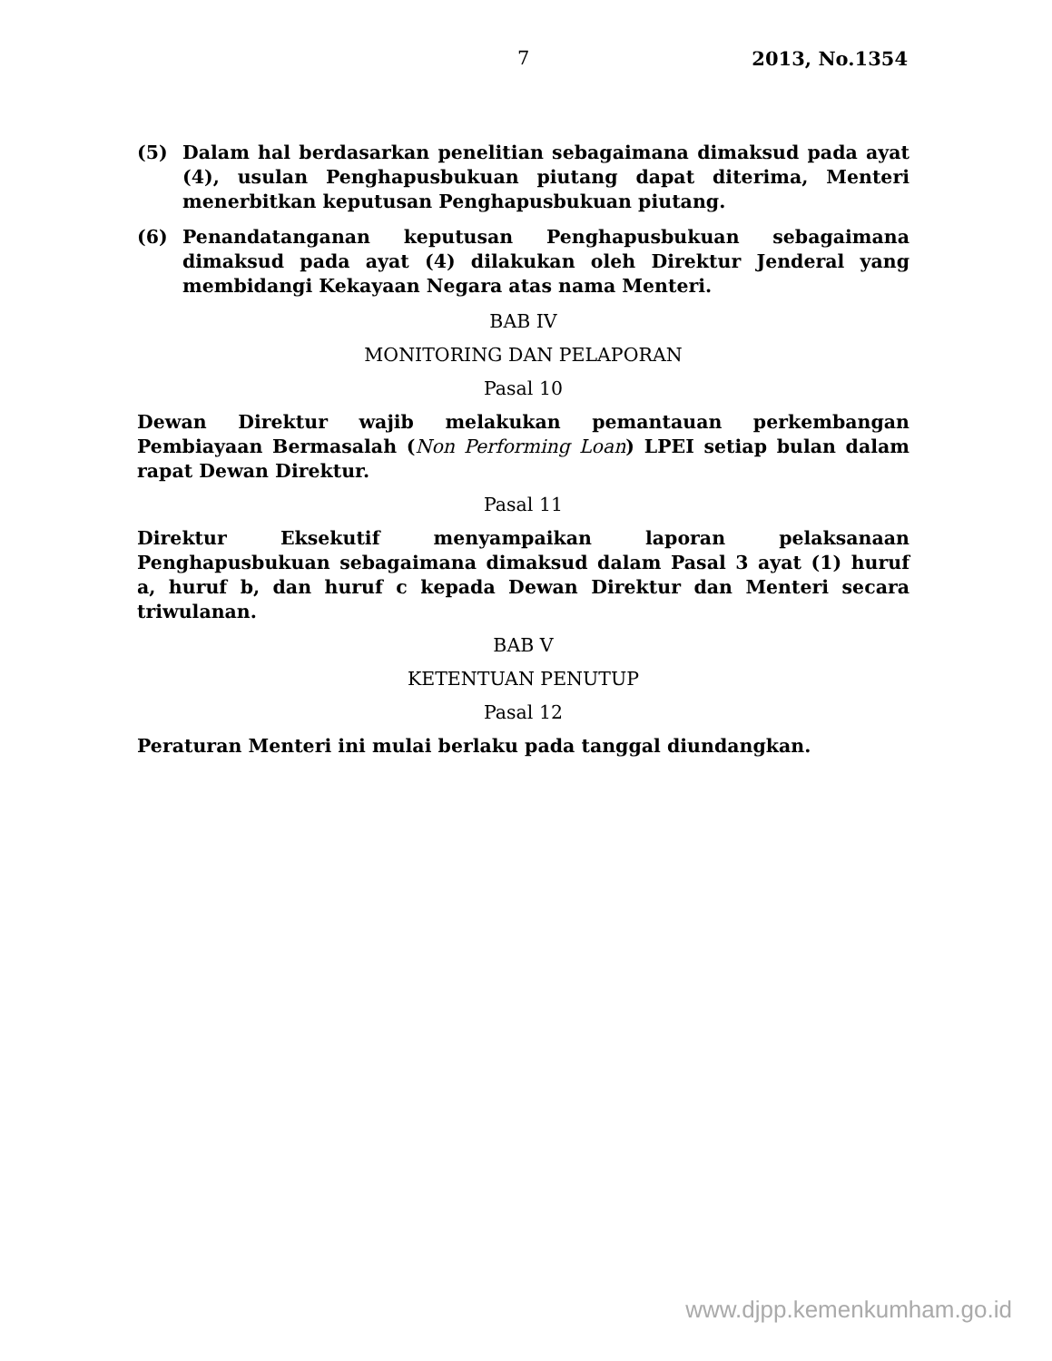7 2013, No.1354
(5) Dalam hal berdasarkan penelitian sebagaimana dimaksud pada ayat (4), usulan Penghapusbukuan piutang dapat diterima, Menteri menerbitkan keputusan Penghapusbukuan piutang.
(6) Penandatanganan keputusan Penghapusbukuan sebagaimana dimaksud pada ayat (4) dilakukan oleh Direktur Jenderal yang membidangi Kekayaan Negara atas nama Menteri.
BAB IV
MONITORING DAN PELAPORAN
Pasal 10
Dewan Direktur wajib melakukan pemantauan perkembangan Pembiayaan Bermasalah (Non Performing Loan) LPEI setiap bulan dalam rapat Dewan Direktur.
Pasal 11
Direktur Eksekutif menyampaikan laporan pelaksanaan Penghapusbukuan sebagaimana dimaksud dalam Pasal 3 ayat (1) huruf a, huruf b, dan huruf c kepada Dewan Direktur dan Menteri secara triwulanan.
BAB V
KETENTUAN PENUTUP
Pasal 12
Peraturan Menteri ini mulai berlaku pada tanggal diundangkan.
www.djpp.kemenkumham.go.id